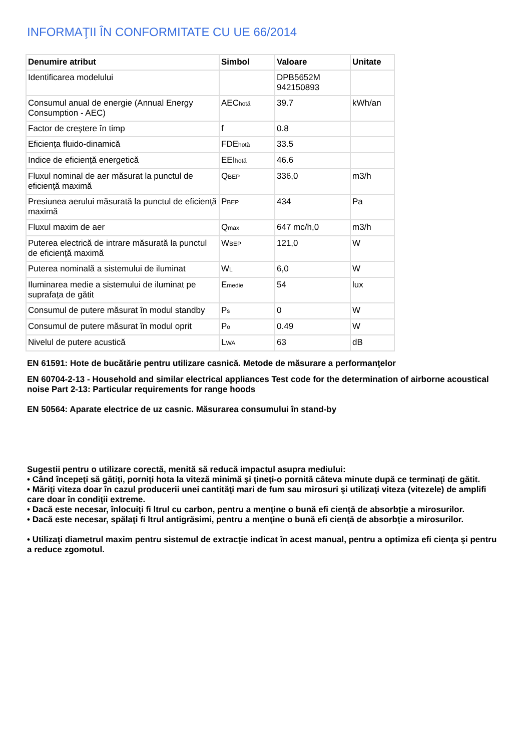INFORMAŢII ÎN CONFORMITATE CU UE 66/2014
| Denumire atribut | Simbol | Valoare | Unitate |
| --- | --- | --- | --- |
| Identificarea modelului | | DPB5652M 942150893 | |
| Consumul anual de energie (Annual Energy Consumption - AEC) | AEC<sub>hotă</sub> | 39.7 | kWh/an |
| Factor de creştere în timp | f | 0.8 | |
| Eficiența fluido-dinamică | FDE<sub>hotă</sub> | 33.5 | |
| Indice de eficiență energetică | EEI<sub>hotă</sub> | 46.6 | |
| Fluxul nominal de aer măsurat la punctul de eficiență maximă | Q<sub>BEP</sub> | 336,0 | m3/h |
| Presiunea aerului măsurată la punctul de eficiență maximă | P<sub>BEP</sub> | 434 | Pa |
| Fluxul maxim de aer | Q<sub>max</sub> | 647 mc/h,0 | m3/h |
| Puterea electrică de intrare măsurată la punctul de eficiență maximă | W<sub>BEP</sub> | 121,0 | W |
| Puterea nominală a sistemului de iluminat | W<sub>L</sub> | 6,0 | W |
| Iluminarea medie a sistemului de iluminat pe suprafața de gătit | E<sub>medie</sub> | 54 | lux |
| Consumul de putere măsurat în modul standby | P<sub>s</sub> | 0 | W |
| Consumul de putere măsurat în modul oprit | P<sub>o</sub> | 0.49 | W |
| Nivelul de putere acustică | L<sub>WA</sub> | 63 | dB |
EN 61591: Hote de bucătărie pentru utilizare casnică. Metode de măsurare a performanţelor
EN 60704-2-13 - Household and similar electrical appliances Test code for the determination of airborne acoustical noise Part 2-13: Particular requirements for range hoods
EN 50564: Aparate electrice de uz casnic. Măsurarea consumului în stand-by
Sugestii pentru o utilizare corectă, menită să reducă impactul asupra mediului:
• Când începeţi să gătiţi, porniţi hota la viteză minimă şi ţineţi-o pornită câteva minute după ce terminaţi de gătit.
• Măriţi viteza doar în cazul producerii unei cantităţi mari de fum sau mirosuri şi utilizaţi viteza (vitezele) de amplifi care doar în condiţii extreme.
• Dacă este necesar, înlocuiţi fi ltrul cu carbon, pentru a menţine o bună efi cienţă de absorbţie a mirosurilor.
• Dacă este necesar, spălaţi fi ltrul antigrăsimi, pentru a menţine o bună efi cienţă de absorbţie a mirosurilor.
• Utilizaţi diametrul maxim pentru sistemul de extracţie indicat în acest manual, pentru a optimiza efi cienţa şi pentru a reduce zgomotul.